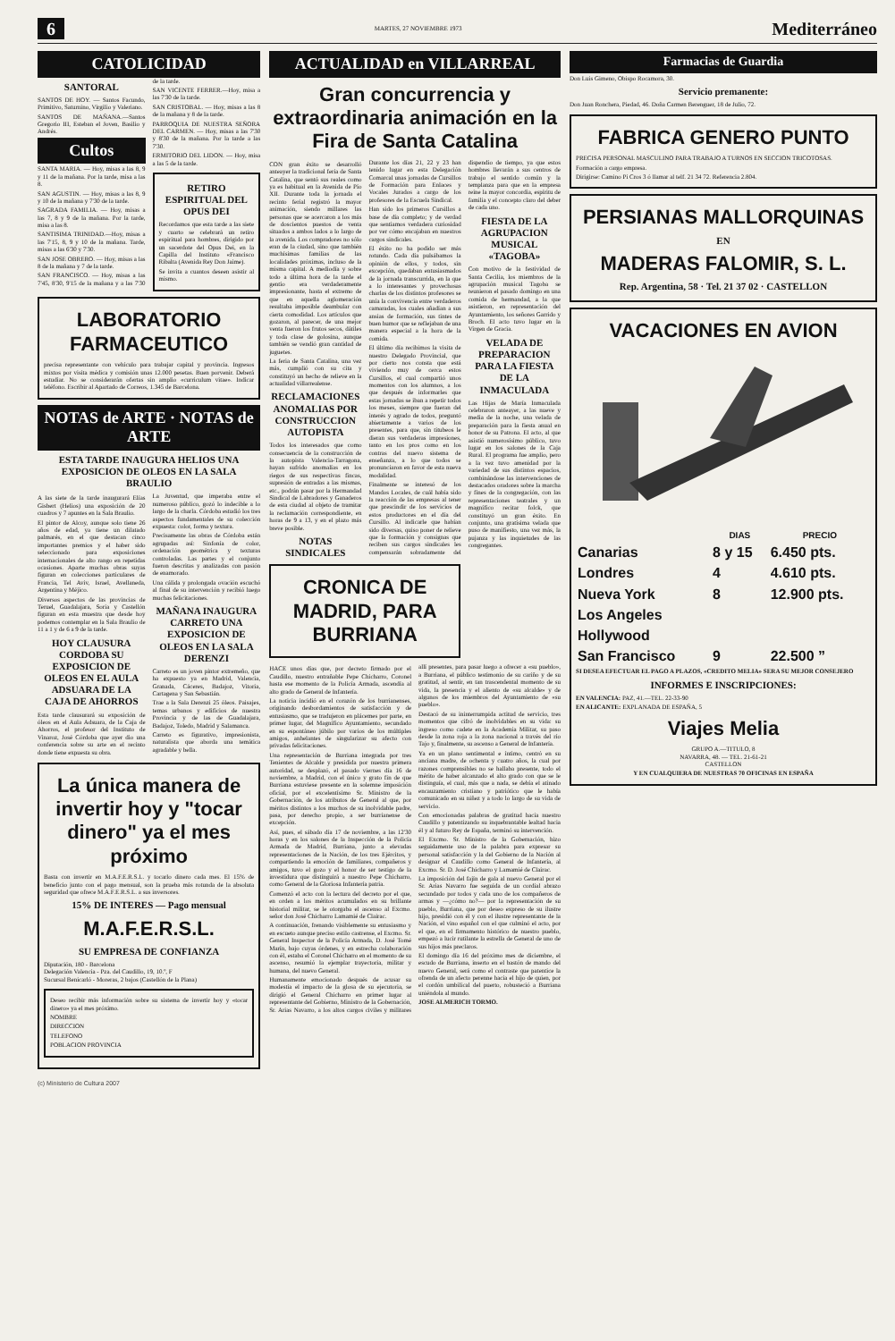6 MARTES, 27 NOVIEMBRE 1973 Mediterráneo
CATOLICIDAD
SANTORAL
SANTOS DE HOY. — Santos Facundo, Primitivo, Saturnino, Virgilio y Valeriano.
SANTOS DE MAÑANA.—Santos Gregorio III, Esteban el Joven, Basilio y Andrés.
Cultos
SANTA MARIA. — Hoy, misas a las 8, 9 y 11 de la mañana. Por la tarde, misa a las 8.
SAN AGUSTIN. — Hoy, misas a las 8, 9 y 10 de la mañana y 7'30 de la tarde.
SAGRADA FAMILIA. — Hoy, misas a las 7, 8 y 9 de la mañana. Por la tarde, misa a las 8.
SANTISIMA TRINIDAD.—Hoy, misas a las 7'15, 8, 9 y 10 de la mañana. Tarde, misas a las 6'30 y 7'30.
SAN JOSE OBRERO. — Hoy, misas a las 8 de la mañana y 7 de la tarde.
SAN FRANCISCO. — Hoy, misas a las 7'45, 8'30, 9'15 de la mañana y a las 7'30 de la tarde.
SAN VICENTE FERRER.—Hoy, misa a las 7'30 de la tarde.
SAN CRISTOBAL. — Hoy, misas a las 8 de la mañana y 8 de la tarde.
PARROQUIA DE NUESTRA SEÑORA DEL CARMEN. — Hoy, misas a las 7'30 y 8'30 de la mañana. Por la tarde a las 7'30.
ERMITORIO DEL LIDON. — Hoy, misa a las 5 de la tarde.
RETIRO ESPIRITUAL DEL OPUS DEI
Recordamos que esta tarde a las siete y cuarto se celebrará un retiro espiritual para hombres, dirigido por un sacerdote del Opus Dei, en la Capilla del Instituto «Francisco Ribalta (Avenida Rey Don Jaime).
Se invita a cuantos deseen asistir al mismo.
LABORATORIO FARMACEUTICO
precisa representante con vehículo para trabajar capital y provincia. Ingresos mixtos por visita médica y comisión unas 12.000 pesetas. Buen porvenir. Deberá estudiar. No se considerarán ofertas sin amplio «curriculum vitae». Indicar teléfono. Escribir al Apartado de Correos, 1.345 de Barcelona.
NOTAS de ARTE · NOTAS de ARTE
ESTA TARDE INAUGURA HELIOS UNA EXPOSICION DE OLEOS EN LA SALA BRAULIO
A las siete de la tarde inaugurará Elías Gisbert (Helios) una exposición de 20 cuadros y 7 apuntes en la Sala Braulio.
El pintor de Alcoy, aunque solo tiene 26 años de edad, ya tiene un dilatado palmarés, en el que destacan cinco importantes premios y el haber sido seleccionado para exposiciones internacionales de alto rango en repetidas ocasiones. Aparte muchas obras suyas figuran en colecciones particulares de Francia, Tel Aviv, Israel, Avellaneda, Argentina y Méjico.
Diversos aspectos de las provincias de Teruel, Guadalajara, Soria y Castellón figuran en esta muestra que desde hoy podemos contemplar en la Sala Braulio de 11 a 1 y de 6 a 9 de la tarde.
HOY CLAUSURA CORDOBA SU EXPOSICION DE OLEOS EN EL AULA ADSUARA DE LA CAJA DE AHORROS
Esta tarde clausurará su exposición de óleos en el Aula Adsuara, de la Caja de Ahorros, el profesor del Instituto de Vinaroz, José Córdoba que ayer dio una conferencia sobre su arte en el recinto donde tiene expuesta su obra.
La Juventud, que imperaba entre el numeroso público, gozó lo indecible a lo largo de la charla. Córdoba estudió los tres aspectos fundamentales de su colección expuesta: color, forma y textura.
Precisamente las obras de Córdoba están agrupadas así: Sinfonía de color, ordenación geométrica y texturas controladas. Las partes y el conjunto fueron descritas y analizadas con pasión de enamorado.
Una cálida y prolongada ovación escuchó al final de su intervención y recibió luego muchas felicitaciones.
MAÑANA INAUGURA CARRETO UNA EXPOSICION DE OLEOS EN LA SALA DERENZI
Carreto es un joven pintor extremeño, que ha expuesto ya en Madrid, Valencia, Granada, Cáceres, Badajoz, Vitoria, Cartagena y San Sebastián.
Trae a la Sala Derenzi 25 óleos. Paisajes, temas urbanos y edificios de nuestra Provincia y de las de Guadalajara, Badajoz, Toledo, Madrid y Salamanca.
Carreto es figurativo, impresionista, naturalista que aborda una temática agradable y bella.
La única manera de invertir hoy y "tocar dinero" ya el mes próximo
Basta con invertir en M.A.F.E.R.S.L. y tocarlo dinero cada mes. El 15% de beneficio junto con el pago mensual, son la prueba más rotunda de la absoluta seguridad que ofrece M.A.F.E.R.S.L. a sus inversores.
15% DE INTERES — Pago mensual
M.A.F.E.R.S.L.
SU EMPRESA DE CONFIANZA
Diputación, 180 - Barcelona
Delegación Valencia - Pza. del Caudillo, 19, 10.º, F
Sucursal Benicarló - Moreras, 2 bajos (Castellón de la Plana)
Deseo recibir más información sobre su sistema de invertir hoy y «tocar dinero» ya el mes próximo.
NOMBRE
DIRECCION
TELEFONO
POBLACION PROVINCIA
ACTUALIDAD en VILLARREAL
Gran concurrencia y extraordinaria animación en la Fira de Santa Catalina
CON gran éxito se desarrolló anteayer la tradicional feria de Santa Catalina, que sentó sus reales como ya es habitual en la Avenida de Pío XII. Durante toda la jornada el recinto ferial registró la mayor animación, siendo millares las personas que se acercaron a los más de doscientos puestos de venta situados a ambos lados a lo largo de la avenida. Los compradores no sólo eran de la ciudad, sino que también muchísimas familias de las localidades próximas, incluso de la misma capital. A mediodía y sobre todo a última hora de la tarde el gentío era verdaderamente impresionante, hasta el extremo de que en aquella aglomeración resultaba imposible deambular con cierta comodidad. Los artículos que gozaron, al parecer, de una mejor venta fueron los frutos secos, dátiles y toda clase de golosina, aunque también se vendió gran cantidad de juguetes.
La feria de Santa Catalina, una vez más, cumplió con su cita y constituyó un hecho de relieve en la actualidad villarrealense.
RECLAMACIONES ANOMALIAS POR CONSTRUCCION AUTOPISTA
Todos los interesados que como consecuencia de la construcción de la autopista Valencia-Tarragona, hayan sufrido anomalías en los riegos de sus respectivas fincas, supresión de entradas a las mismas, etc., podrán pasar por la Hermandad Sindical de Labradores y Ganaderos de esta ciudad al objeto de tramitar la reclamación correspondiente, en horas de 9 a 13, y en el plazo más breve posible.
NOTAS SINDICALES
Durante los días 21, 22 y 23 han tenido lugar en esta Delegación Comarcal unas jornadas de Cursillos de Formación para Enlaces y Vocales Jurados a cargo de los profesores de la Escuela Sindical.
Han sido los primeros Cursillos a base de día completo; y de verdad que sentiamos verdadera curiosidad por ver cómo encajaban en nuestros cargos sindicales.
El éxito no ha podido ser más rotundo. Cada día pulsábamos la opinión de ellos, y todos, sin excepción, quedaban entusiasmados de la jornada transcurrida, en la que a lo interesantes y provechosas charlas de los distintos profesores se unía la convivencia entre verdaderos camaradas, los cuales añadían a sus ansias de formación, sus tintes de buen humor que se reflejaban de una manera especial a la hora de la comida.
El último día recibimos la visita de nuestro Delegado Provincial, que por cierto nos consta que está viviendo muy de cerca estos Cursillos, el cual compartió unos momentos con los alumnos, a los que después de informarles que estas jornadas se iban a repetir todos los meses, siempre que fueran del interés y agrado de todos, preguntó abiertamente a varios de los presentes, para que, sin titubeos le dieran sus verdaderas impresiones, tanto en los pros como en los contras del nuevo sistema de enseñanza, a lo que todos se pronunciaron en favor de esta nueva modalidad.
Finalmente se interesó de los Mandos Locales, de cuál había sido la reacción de las empresas al tener que prescindir de los servicios de estos productores en el día del Cursillo. Al indicarle que habían sido diversas, quiso poner de relieve que la formación y consignas que reciben sus cargos sindicales les compensarán sobradamente del dispendio de tiempo, ya que estos hombres llevarán a sus centros de trabajo el sentido común y la templanza para que en la empresa reine la mayor concordia, espíritu de familia y el concepto claro del deber de cada uno.
FIESTA DE LA AGRUPACION MUSICAL «TAGOBA»
Con motivo de la festividad de Santa Cecilia, los miembros de la agrupación musical Tagoba se reunieron el pasado domingo en una comida de hermandad, a la que asistieron, en representación del Ayuntamiento, los señores Garrido y Broch. El acto tuvo lugar en la Virgen de Gracia.
VELADA DE PREPARACION PARA LA FIESTA DE LA INMACULADA
Las Hijas de María Inmaculada celebraron anteayer, a las nueve y media de la noche, una velada de preparación para la fiesta anual en honor de su Patrona. El acto, al que asistió numerosísimo público, tuvo lugar en los salones de la Caja Rural. El programa fue amplio, pero a la vez tuvo amenidad por la variedad de sus distintos espacios, combinándose las intervenciones de destacados oradores sobre la marcha y fines de la congregación, con las representaciones teatrales y un magnífico recitar folck, que constituyó un gran éxito. En conjunto, una gratísima velada que puso de manifiesto, una vez más, la pujanza y las inquietudes de las congregantes.
CRONICA DE MADRID, PARA BURRIANA
HACE unos días que, por decreto firmado por el Caudillo, nuestro entrañable Pepe Chicharro, Coronel hasta ese momento de la Policía Armada, ascendía al alto grado de General de Infantería.
La noticia incidió en el corazón de los burrianenses, originando desbordamientos de satisfacción y de entusiasmo, que se tradujeron en plácemes por parte, en primer lugar, del Magnífico Ayuntamiento, secundado en su espontáneo júbilo por varios de los múltiples amigos, anhelantes de singularizar su afecto con privadas felicitaciones.
Una representación de Burriana integrada por tres Tenientes de Alcalde y presidida por nuestra primera autoridad, se desplazó, el pasado viernes día 16 de noviembre, a Madrid, con el único y grato fin de que Burriana estuviese presente en la solemne imposición oficial, por el excelentísimo Sr. Ministro de la Gobernación, de los atributos de General al que, por méritos distintos a los muchos de su inolvidable padre, pasa, por derecho propio, a ser burrianense de excepción.
Así, pues, el sábado día 17 de noviembre, a las 12'30 horas y en los salones de la Inspección de la Policía Armada de Madrid, Burriana, junto a elevadas representaciones de la Nación, de los tres Ejércitos, y compartiendo la emoción de familiares, compañeros y amigos, tuvo el gozo y el honor de ser testigo de la investidura que distinguirá a nuestro Pepe Chicharro, como General de la Gloriosa Infantería patria.
Comenzó el acto con la lectura del decreto por el que, en orden a los méritos acumulados en su brillante historial militar, se le otorgaba el ascenso al Excmo. señor don José Chicharro Lamamié de Clairac.
A continuación, frenando visiblemente su entusiasmo y en escueto aunque preciso estilo castrense, el Excmo. Sr. General Inspector de la Policía Armada, D. José Tomé Marín, bajo cuyas órdenes, y en estrecha colaboración con él, estaba el Coronel Chicharro en el momento de su ascenso, resumió la ejemplar trayectoria, militar y humana, del nuevo General.
Humanamente emocionado después de acusar su modestia el impacto de la glosa de su ejecutoria, se dirigió el General Chicharro en primer lugar al representante del Gobierno, Ministro de la Gobernación, Sr. Arias Navarro, a los altos cargos civiles y militares allí presentes, para pasar luego a ofrecer a «su pueblo», a Burriana, el público testimonio de su cariño y de su gratitud, al sentir, en tan trascendental momento de su vida, la presencia y el aliento de «su alcalde» y de algunos de los miembros del Ayuntamiento de «su pueblo».
Destacó de su ininterrumpida actitud de servicio, tres momentos que cifró de inolvidables en su vida: su ingreso como cadete en la Academia Militar, su paso desde la zona roja a la zona nacional a través del río Tajo y, finalmente, su ascenso a General de Infantería.
Ya en un plano sentimental e íntimo, centró en su anciana madre, de ochenta y cuatro años, la cual por razones comprensibles no se hallaba presente, todo el mérito de haber alcanzado el alto grado con que se le distinguía, el cual, más que a nada, se debía el atinado encauzamiento cristiano y patriótico que le había comunicado en su niñez y a todo lo largo de su vida de servicio.
Con emocionadas palabras de gratitud hacia nuestro Caudillo y patentizando su inquebrantable lealtad hacia él y al futuro Rey de España, terminó su intervención.
El Excmo. Sr. Ministro de la Gobernación, hizo seguidamente uso de la palabra para expresar su personal satisfacción y la del Gobierno de la Nación al designar el Caudillo como General de Infantería, al Excmo. Sr. D. José Chicharro y Lamamié de Clairac.
La imposición del fajín de gala al nuevo General por el Sr. Arias Navarro fue seguida de un cordial abrazo secundado por todos y cada uno de los compañeros de armas y —¿cómo no?— por la representación de su pueblo, Burriana, que por deseo expreso de su ilustre hijo, presidió con él y con el ilustre representante de la Nación, el vino español con el que culminó el acto, por el que, en el firmamento histórico de nuestro pueblo, empezó a lucir rutilante la estrella de General de uno de sus hijos más preclaros.
El domingo día 16 del próximo mes de diciembre, el escudo de Burriana, inserto en el bastón de mando del nuevo General, será como el contraste que patentice la ofrenda de un afecto perenne hacia el hijo de quien, por el cordón umbilical del puerto, robusteció a Burriana uniéndola al mundo.
JOSE ALMERICH TORMO.
Farmacias de Guardia
Don Luis Gimeno, Obispo Rocamora, 30.
Servicio premanente:
Don Juan Ronchera, Piedad, 46. Doña Carmen Berenguer, 18 de Julio, 72.
FABRICA GENERO PUNTO
PRECISA PERSONAL MASCULINO PARA TRABAJO A TURNOS EN SECCION TRICOTOSAS.
Formación a cargo empresa.
Dirigirse: Camino Pi Cros 3 ó llamar al telf. 21 34 72. Referencia 2.804.
PERSIANAS MALLORQUINAS
EN
MADERAS FALOMIR, S. L.
Rep. Argentina, 58 · Tel. 21 37 02 · CASTELLON
VACACIONES EN AVION
| | DIAS | PRECIO |
| --- | --- | --- |
| Canarias | 8 y 15 | 6.450 pts. |
| Londres | 4 | 4.610 pts. |
| Nueva York | 8 | 12.900 pts. |
| Los Angeles | | |
| Hollywood | | |
| San Francisco | 9 | 22.500 ” |
SI DESEA EFECTUAR EL PAGO A PLAZOS, «CREDITO MELIA» SERA SU MEJOR CONSEJERO
INFORMES E INSCRIPCIONES:
EN VALENCIA: PAZ, 41.—TEL. 22-33-90
EN ALICANTE: EXPLANADA DE ESPAÑA, 5
Viajes Melia
GRUPO A.—TITULO, 8
NAVARRA, 48. — TEL. 21-61-21
CASTELLON
Y EN CUALQUIERA DE NUESTRAS 70 OFICINAS EN ESPAÑA
(c) Ministerio de Cultura 2007